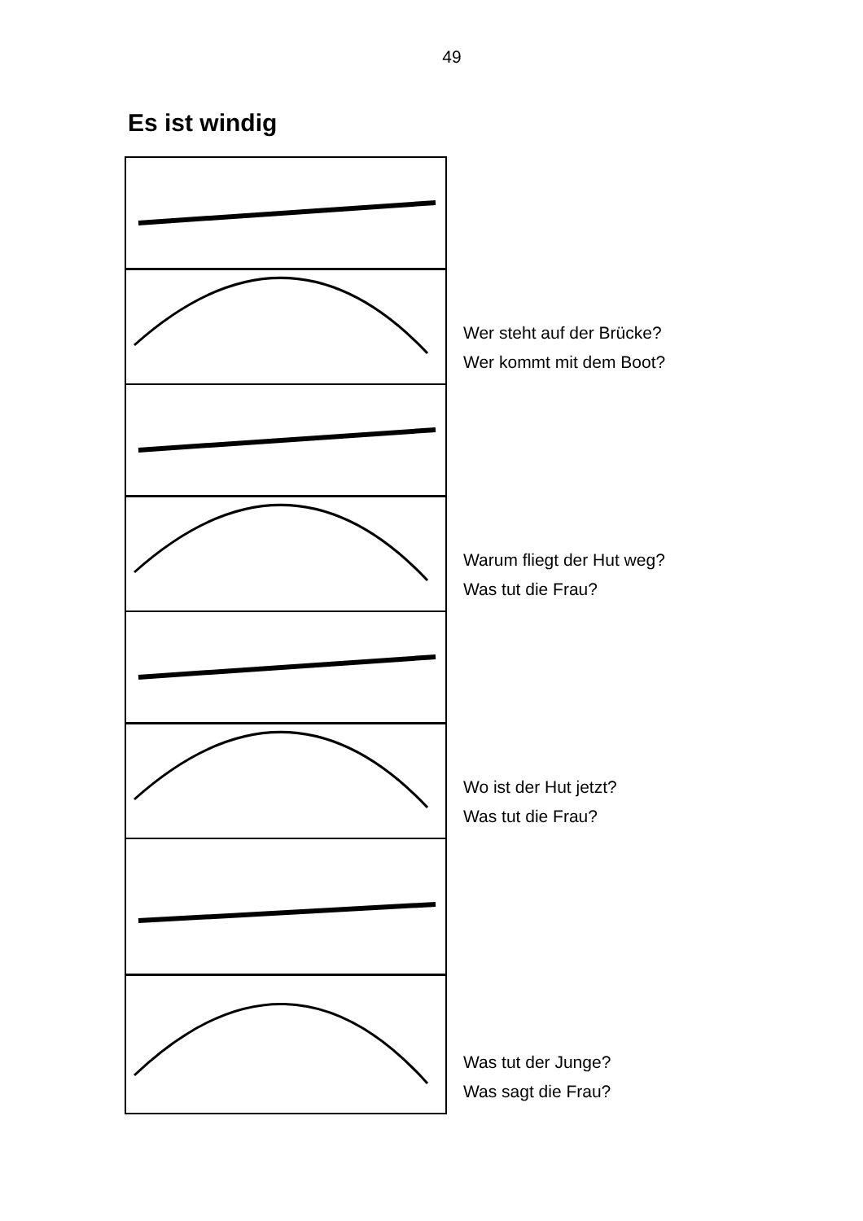49
Es ist windig
Wer steht auf der Brücke?
Wer kommt mit dem Boot?
Warum fliegt der Hut weg?
Was tut die Frau?
Wo ist der Hut jetzt?
Was tut die Frau?
Was tut der Junge?
Was sagt die Frau?